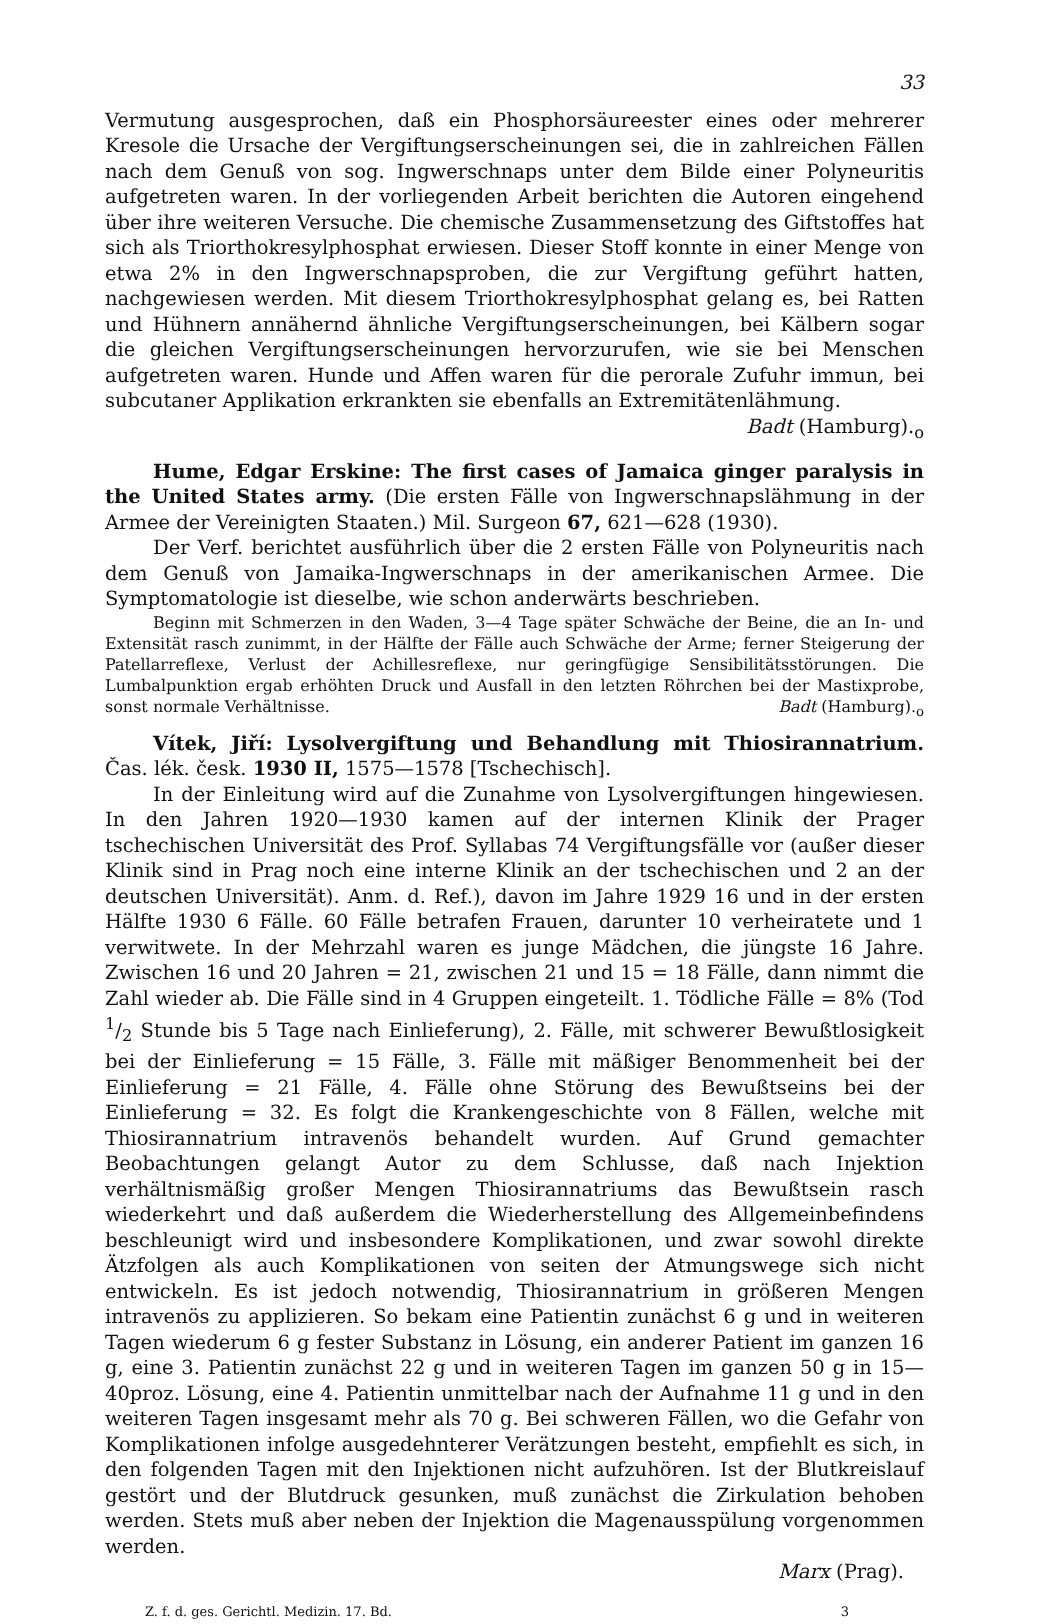33
Vermutung ausgesprochen, daß ein Phosphorsäureester eines oder mehrerer Kresole die Ursache der Vergiftungserscheinungen sei, die in zahlreichen Fällen nach dem Genuß von sog. Ingwerschnaps unter dem Bilde einer Polyneuritis aufgetreten waren. In der vorliegenden Arbeit berichten die Autoren eingehend über ihre weiteren Versuche. Die chemische Zusammensetzung des Giftstoffes hat sich als Triorthokresylphosphat erwiesen. Dieser Stoff konnte in einer Menge von etwa 2% in den Ingwerschnapsproben, die zur Vergiftung geführt hatten, nachgewiesen werden. Mit diesem Triorthokresylphosphat gelang es, bei Ratten und Hühnern annähernd ähnliche Vergiftungserscheinungen, bei Kälbern sogar die gleichen Vergiftungserscheinungen hervorzurufen, wie sie bei Menschen aufgetreten waren. Hunde und Affen waren für die perorale Zufuhr immun, bei subcutaner Applikation erkrankten sie ebenfalls an Extremitätenlähmung.
Badt (Hamburg).<sub>o</sub>
Hume, Edgar Erskine: The first cases of Jamaica ginger paralysis in the United States army. (Die ersten Fälle von Ingwerschnapslähmung in der Armee der Vereinigten Staaten.) Mil. Surgeon 67, 621—628 (1930).
Der Verf. berichtet ausführlich über die 2 ersten Fälle von Polyneuritis nach dem Genuß von Jamaika-Ingwerschnaps in der amerikanischen Armee. Die Symptomatologie ist dieselbe, wie schon anderwärts beschrieben.
Beginn mit Schmerzen in den Waden, 3—4 Tage später Schwäche der Beine, die an In- und Extensität rasch zunimmt, in der Hälfte der Fälle auch Schwäche der Arme; ferner Steigerung der Patellarreflexe, Verlust der Achillesreflexe, nur geringfügige Sensibilitätsstörungen. Die Lumbalpunktion ergab erhöhten Druck und Ausfall in den letzten Röhrchen bei der Mastixprobe, sonst normale Verhältnisse. Badt (Hamburg).<sub>o</sub>
Vítek, Jiří: Lysolvergiftung und Behandlung mit Thiosirannatrium. Čas. lék. česk. 1930 II, 1575—1578 [Tschechisch].
In der Einleitung wird auf die Zunahme von Lysolvergiftungen hingewiesen. In den Jahren 1920—1930 kamen auf der internen Klinik der Prager tschechischen Universität des Prof. Syllabas 74 Vergiftungsfälle vor (außer dieser Klinik sind in Prag noch eine interne Klinik an der tschechischen und 2 an der deutschen Universität). Anm. d. Ref.), davon im Jahre 1929 16 und in der ersten Hälfte 1930 6 Fälle. 60 Fälle betrafen Frauen, darunter 10 verheiratete und 1 verwitwete. In der Mehrzahl waren es junge Mädchen, die jüngste 16 Jahre. Zwischen 16 und 20 Jahren = 21, zwischen 21 und 15 = 18 Fälle, dann nimmt die Zahl wieder ab. Die Fälle sind in 4 Gruppen eingeteilt. 1. Tödliche Fälle = 8% (Tod 1/2 Stunde bis 5 Tage nach Einlieferung), 2. Fälle, mit schwerer Bewußtlosigkeit bei der Einlieferung = 15 Fälle, 3. Fälle mit mäßiger Benommenheit bei der Einlieferung = 21 Fälle, 4. Fälle ohne Störung des Bewußtseins bei der Einlieferung = 32. Es folgt die Krankengeschichte von 8 Fällen, welche mit Thiosirannatrium intravenös behandelt wurden. Auf Grund gemachter Beobachtungen gelangt Autor zu dem Schlusse, daß nach Injektion verhältnismäßig großer Mengen Thiosirannatriums das Bewußtsein rasch wiederkehrt und daß außerdem die Wiederherstellung des Allgemeinbefindens beschleunigt wird und insbesondere Komplikationen, und zwar sowohl direkte Ätzfolgen als auch Komplikationen von seiten der Atmungswege sich nicht entwickeln. Es ist jedoch notwendig, Thiosirannatrium in größeren Mengen intravenös zu applizieren. So bekam eine Patientin zunächst 6 g und in weiteren Tagen wiederum 6 g fester Substanz in Lösung, ein anderer Patient im ganzen 16 g, eine 3. Patientin zunächst 22 g und in weiteren Tagen im ganzen 50 g in 15—40proz. Lösung, eine 4. Patientin unmittelbar nach der Aufnahme 11 g und in den weiteren Tagen insgesamt mehr als 70 g. Bei schweren Fällen, wo die Gefahr von Komplikationen infolge ausgedehnterer Verätzungen besteht, empfiehlt es sich, in den folgenden Tagen mit den Injektionen nicht aufzuhören. Ist der Blutkreislauf gestört und der Blutdruck gesunken, muß zunächst die Zirkulation behoben werden. Stets muß aber neben der Injektion die Magenausspülung vorgenommen werden.
Marx (Prag).
Z. f. d. ges. Gerichtl. Medizin. 17. Bd. 3